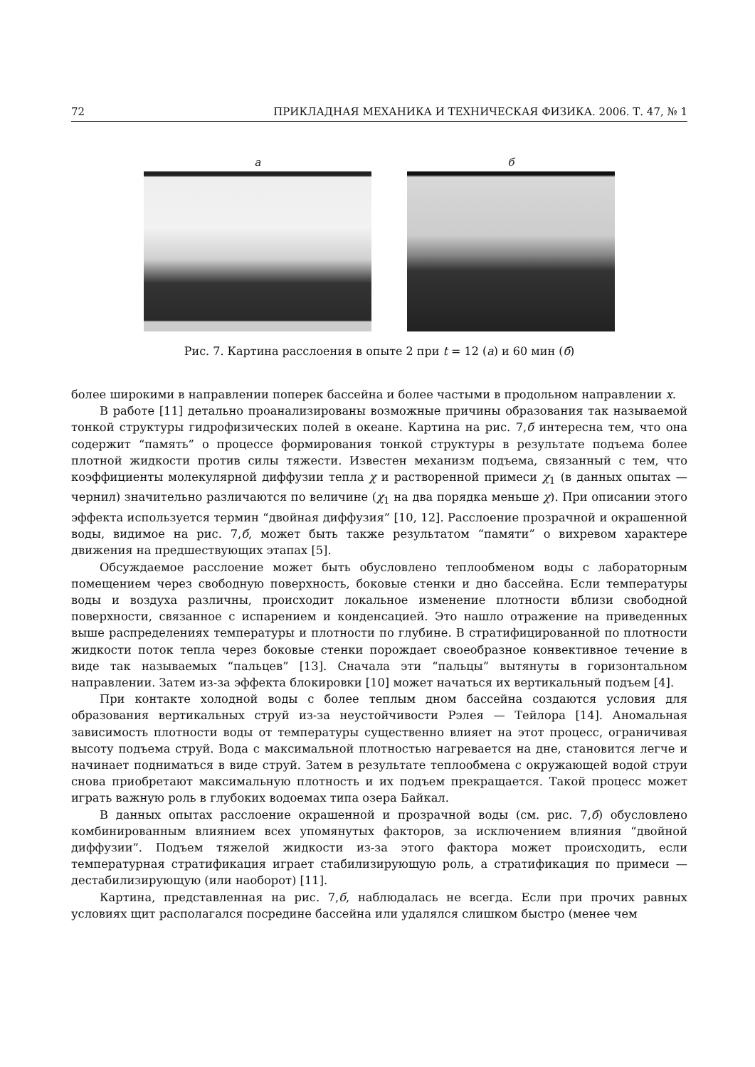72 ПРИКЛАДНАЯ МЕХАНИКА И ТЕХНИЧЕСКАЯ ФИЗИКА. 2006. Т. 47, № 1
a б
Рис. 7. Картина расслоения в опыте 2 при t = 12 (а) и 60 мин (б)
более широкими в направлении поперек бассейна и более частыми в продольном направлении x.
В работе [11] детально проанализированы возможные причины образования так называемой тонкой структуры гидрофизических полей в океане. Картина на рис. 7,б интересна тем, что она содержит “память” о процессе формирования тонкой структуры в результате подъема более плотной жидкости против силы тяжести. Известен механизм подъема, связанный с тем, что коэффициенты молекулярной диффузии тепла χ и растворенной примеси χ<sub>1</sub> (в данных опытах — чернил) значительно различаются по величине (χ<sub>1</sub> на два порядка меньше χ). При описании этого эффекта используется термин “двойная диффузия” [10, 12]. Расслоение прозрачной и окрашенной воды, видимое на рис. 7,б, может быть также результатом “памяти” о вихревом характере движения на предшествующих этапах [5].
Обсуждаемое расслоение может быть обусловлено теплообменом воды с лабораторным помещением через свободную поверхность, боковые стенки и дно бассейна. Если температуры воды и воздуха различны, происходит локальное изменение плотности вблизи свободной поверхности, связанное с испарением и конденсацией. Это нашло отражение на приведенных выше распределениях температуры и плотности по глубине. В стратифицированной по плотности жидкости поток тепла через боковые стенки порождает своеобразное конвективное течение в виде так называемых “пальцев” [13]. Сначала эти “пальцы” вытянуты в горизонтальном направлении. Затем из-за эффекта блокировки [10] может начаться их вертикальный подъем [4].
При контакте холодной воды с более теплым дном бассейна создаются условия для образования вертикальных струй из-за неустойчивости Рэлея — Тейлора [14]. Аномальная зависимость плотности воды от температуры существенно влияет на этот процесс, ограничивая высоту подъема струй. Вода с максимальной плотностью нагревается на дне, становится легче и начинает подниматься в виде струй. Затем в результате теплообмена с окружающей водой струи снова приобретают максимальную плотность и их подъем прекращается. Такой процесс может играть важную роль в глубоких водоемах типа озера Байкал.
В данных опытах расслоение окрашенной и прозрачной воды (см. рис. 7,б) обусловлено комбинированным влиянием всех упомянутых факторов, за исключением влияния “двойной диффузии”. Подъем тяжелой жидкости из-за этого фактора может происходить, если температурная стратификация играет стабилизирующую роль, а стратификация по примеси — дестабилизирующую (или наоборот) [11].
Картина, представленная на рис. 7,б, наблюдалась не всегда. Если при прочих равных условиях щит располагался посредине бассейна или удалялся слишком быстро (менее чем